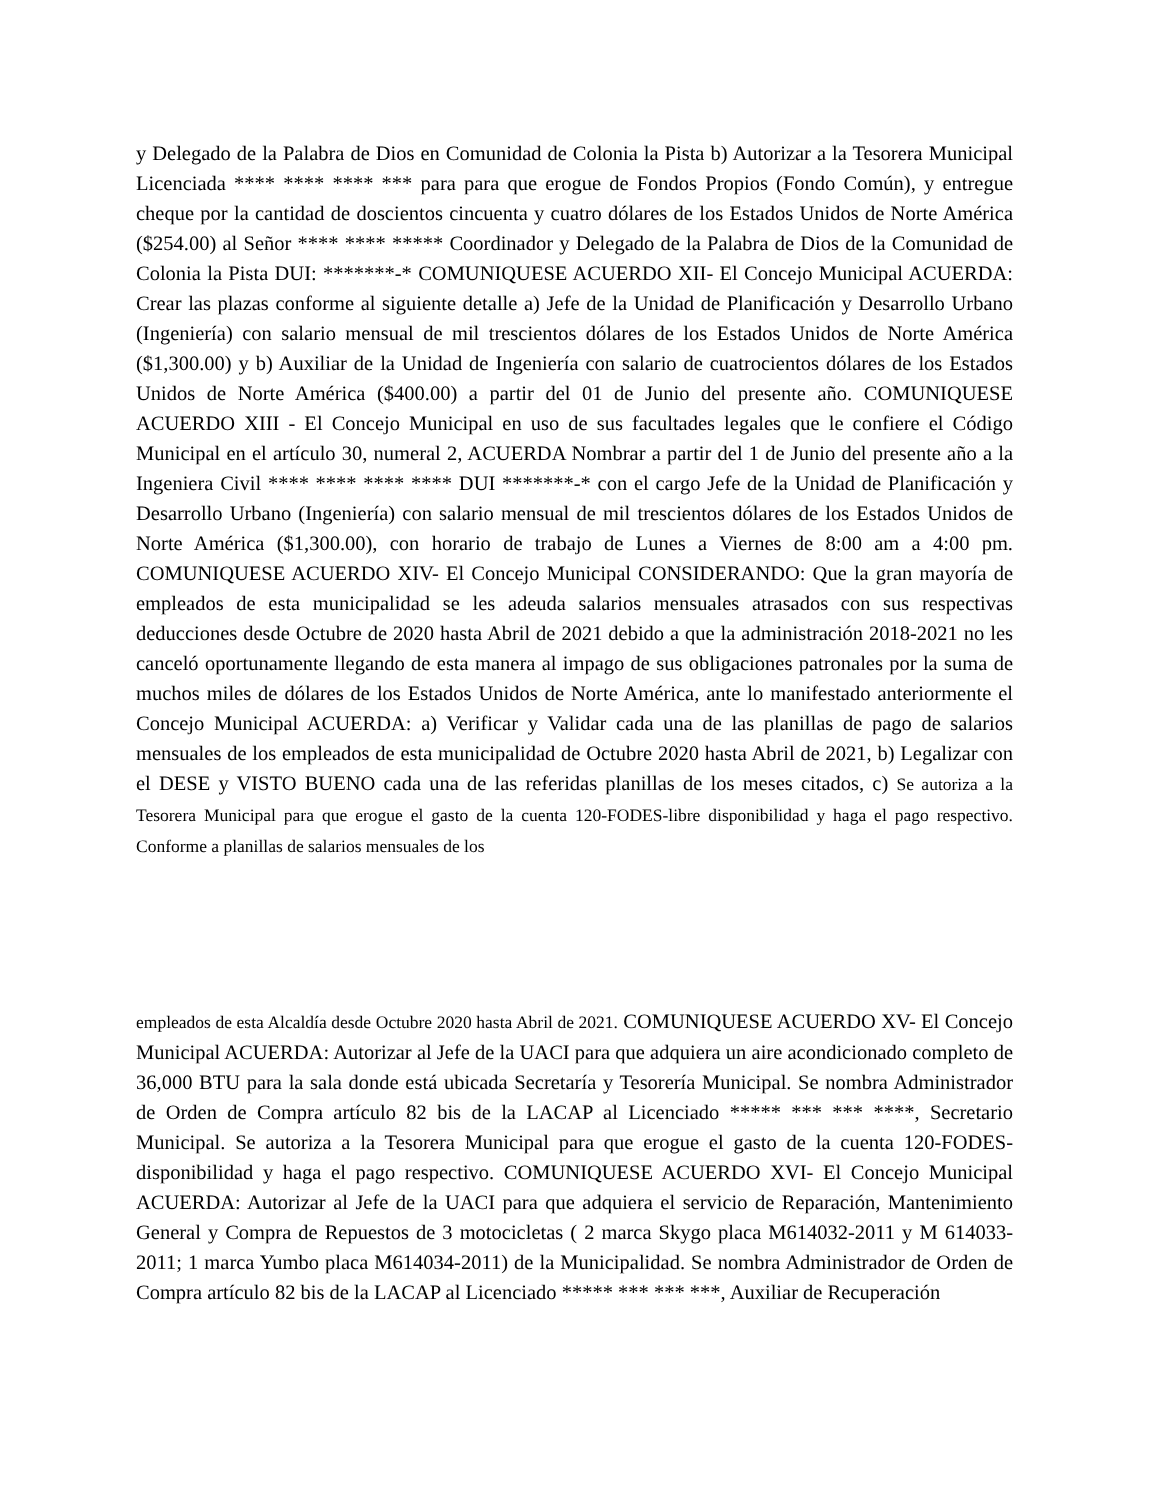y Delegado de la Palabra de Dios en Comunidad de Colonia la Pista b) Autorizar a la Tesorera Municipal Licenciada **** **** **** *** para para que erogue de Fondos Propios (Fondo Común), y entregue cheque por la cantidad de doscientos cincuenta y cuatro dólares de los Estados Unidos de Norte América ($254.00) al Señor **** **** ***** Coordinador y Delegado de la Palabra de Dios de la Comunidad de Colonia la Pista DUI: *******-* COMUNIQUESE ACUERDO XII- El Concejo Municipal ACUERDA: Crear las plazas conforme al siguiente detalle a) Jefe de la Unidad de Planificación y Desarrollo Urbano (Ingeniería) con salario mensual de mil trescientos dólares de los Estados Unidos de Norte América ($1,300.00) y b) Auxiliar de la Unidad de Ingeniería con salario de cuatrocientos dólares de los Estados Unidos de Norte América ($400.00) a partir del 01 de Junio del presente año. COMUNIQUESE ACUERDO XIII - El Concejo Municipal en uso de sus facultades legales que le confiere el Código Municipal en el artículo 30, numeral 2, ACUERDA Nombrar a partir del 1 de Junio del presente año a la Ingeniera Civil **** **** **** **** DUI *******-* con el cargo Jefe de la Unidad de Planificación y Desarrollo Urbano (Ingeniería) con salario mensual de mil trescientos dólares de los Estados Unidos de Norte América ($1,300.00), con horario de trabajo de Lunes a Viernes de 8:00 am a 4:00 pm. COMUNIQUESE ACUERDO XIV- El Concejo Municipal CONSIDERANDO: Que la gran mayoría de empleados de esta municipalidad se les adeuda salarios mensuales atrasados con sus respectivas deducciones desde Octubre de 2020 hasta Abril de 2021 debido a que la administración 2018-2021 no les canceló oportunamente llegando de esta manera al impago de sus obligaciones patronales por la suma de muchos miles de dólares de los Estados Unidos de Norte América, ante lo manifestado anteriormente el Concejo Municipal ACUERDA: a) Verificar y Validar cada una de las planillas de pago de salarios mensuales de los empleados de esta municipalidad de Octubre 2020 hasta Abril de 2021, b) Legalizar con el DESE y VISTO BUENO cada una de las referidas planillas de los meses citados, c) Se autoriza a la Tesorera Municipal para que erogue el gasto de la cuenta 120-FODES-libre disponibilidad y haga el pago respectivo. Conforme a planillas de salarios mensuales de los
empleados de esta Alcaldía desde Octubre 2020 hasta Abril de 2021. COMUNIQUESE ACUERDO XV- El Concejo Municipal ACUERDA: Autorizar al Jefe de la UACI para que adquiera un aire acondicionado completo de 36,000 BTU para la sala donde está ubicada Secretaría y Tesorería Municipal. Se nombra Administrador de Orden de Compra artículo 82 bis de la LACAP al Licenciado ***** *** *** ****, Secretario Municipal. Se autoriza a la Tesorera Municipal para que erogue el gasto de la cuenta 120-FODES-disponibilidad y haga el pago respectivo. COMUNIQUESE ACUERDO XVI- El Concejo Municipal ACUERDA: Autorizar al Jefe de la UACI para que adquiera el servicio de Reparación, Mantenimiento General y Compra de Repuestos de 3 motocicletas ( 2 marca Skygo placa M614032-2011 y M 614033-2011; 1 marca Yumbo placa M614034-2011) de la Municipalidad. Se nombra Administrador de Orden de Compra artículo 82 bis de la LACAP al Licenciado ***** *** *** ***, Auxiliar de Recuperación